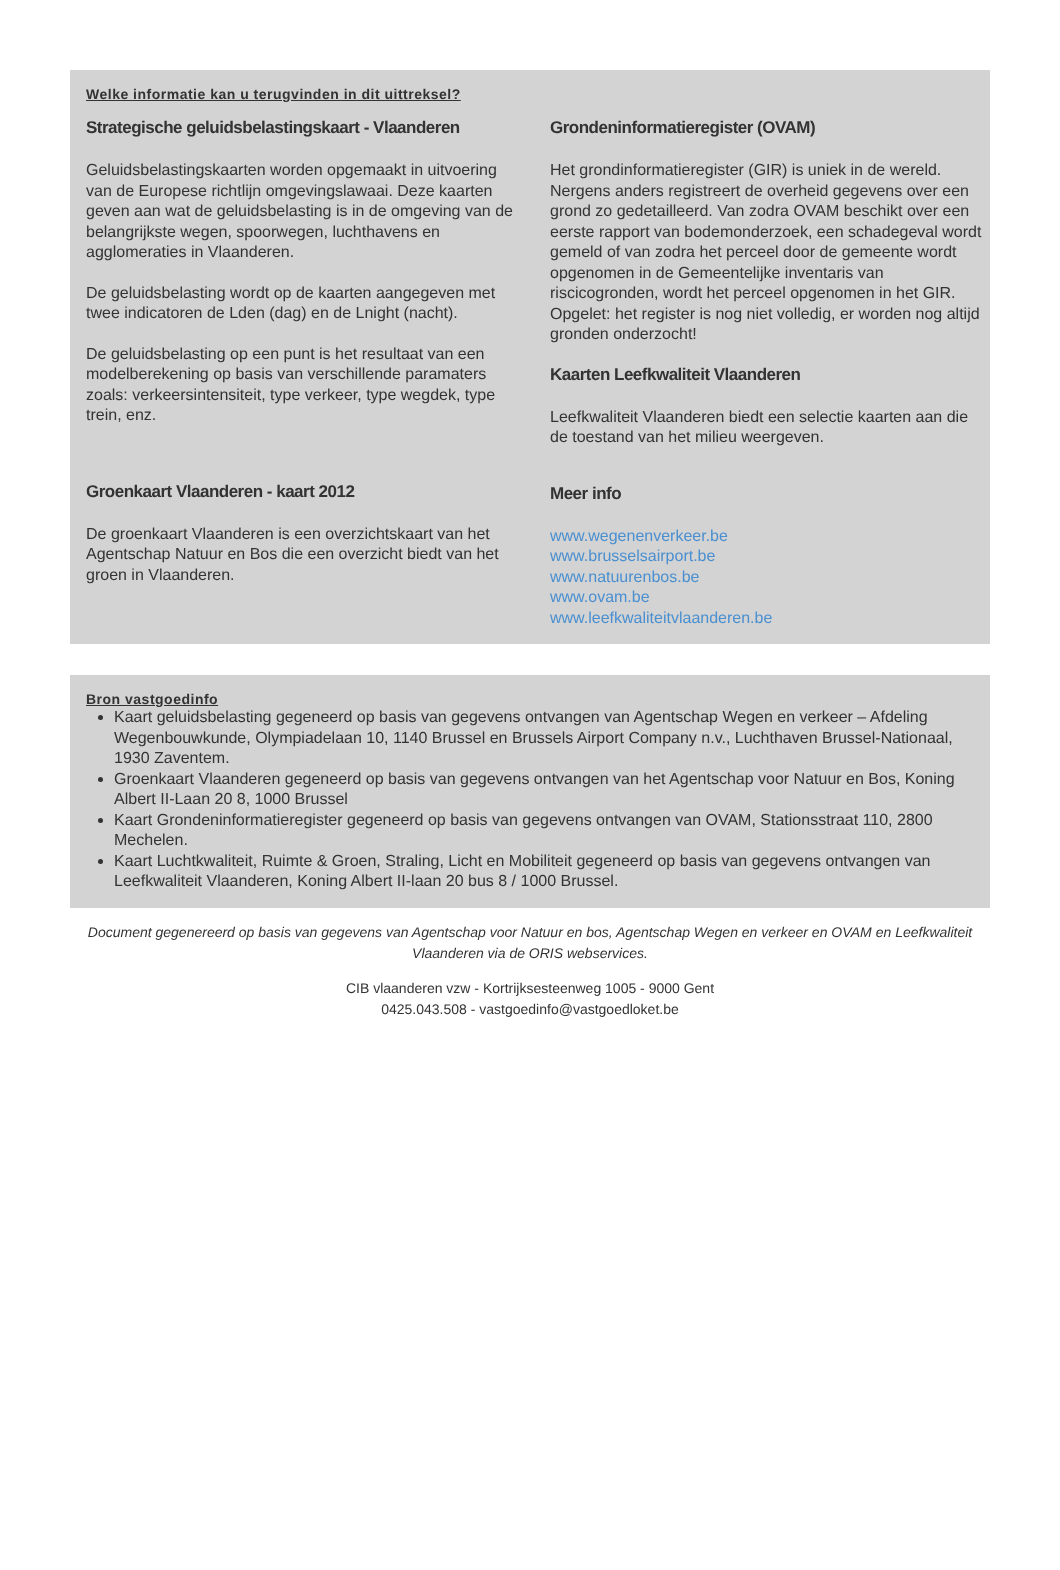Welke informatie kan u terugvinden in dit uittreksel?
Strategische geluidsbelastingskaart - Vlaanderen
Geluidsbelastingskaarten worden opgemaakt in uitvoering van de Europese richtlijn omgevingslawaai. Deze kaarten geven aan wat de geluidsbelasting is in de omgeving van de belangrijkste wegen, spoorwegen, luchthavens en agglomeraties in Vlaanderen.
De geluidsbelasting wordt op de kaarten aangegeven met twee indicatoren de Lden (dag) en de Lnight (nacht).
De geluidsbelasting op een punt is het resultaat van een modelberekening op basis van verschillende paramaters zoals: verkeersintensiteit, type verkeer, type wegdek, type trein, enz.
Groenkaart Vlaanderen - kaart 2012
De groenkaart Vlaanderen is een overzichtskaart van het Agentschap Natuur en Bos die een overzicht biedt van het groen in Vlaanderen.
Grondeninformatieregister (OVAM)
Het grondinformatieregister (GIR) is uniek in de wereld. Nergens anders registreert de overheid gegevens over een grond zo gedetailleerd. Van zodra OVAM beschikt over een eerste rapport van bodemonderzoek, een schadegeval wordt gemeld of van zodra het perceel door de gemeente wordt opgenomen in de Gemeentelijke inventaris van riscicogronden, wordt het perceel opgenomen in het GIR. Opgelet: het register is nog niet volledig, er worden nog altijd gronden onderzocht!
Kaarten Leefkwaliteit Vlaanderen
Leefkwaliteit Vlaanderen biedt een selectie kaarten aan die de toestand van het milieu weergeven.
Meer info
www.wegenenverkeer.be
www.brusselsairport.be
www.natuurenbos.be
www.ovam.be
www.leefkwaliteitvlaanderen.be
Bron vastgoedinfo
Kaart geluidsbelasting gegeneerd op basis van gegevens ontvangen van Agentschap Wegen en verkeer – Afdeling Wegenbouwkunde, Olympiadelaan 10, 1140 Brussel en Brussels Airport Company n.v., Luchthaven Brussel-Nationaal, 1930 Zaventem.
Groenkaart Vlaanderen gegeneerd op basis van gegevens ontvangen van het Agentschap voor Natuur en Bos, Koning Albert II-Laan 20 8, 1000 Brussel
Kaart Grondeninformatieregister gegeneerd op basis van gegevens ontvangen van OVAM, Stationsstraat 110, 2800 Mechelen.
Kaart Luchtkwaliteit, Ruimte & Groen, Straling, Licht en Mobiliteit gegeneerd op basis van gegevens ontvangen van Leefkwaliteit Vlaanderen, Koning Albert II-laan 20 bus 8 / 1000 Brussel.
Document gegenereerd op basis van gegevens van Agentschap voor Natuur en bos, Agentschap Wegen en verkeer en OVAM en Leefkwaliteit Vlaanderen via de ORIS webservices.
CIB vlaanderen vzw - Kortrijksesteenweg 1005 - 9000 Gent
0425.043.508 - vastgoedinfo@vastgoedloket.be